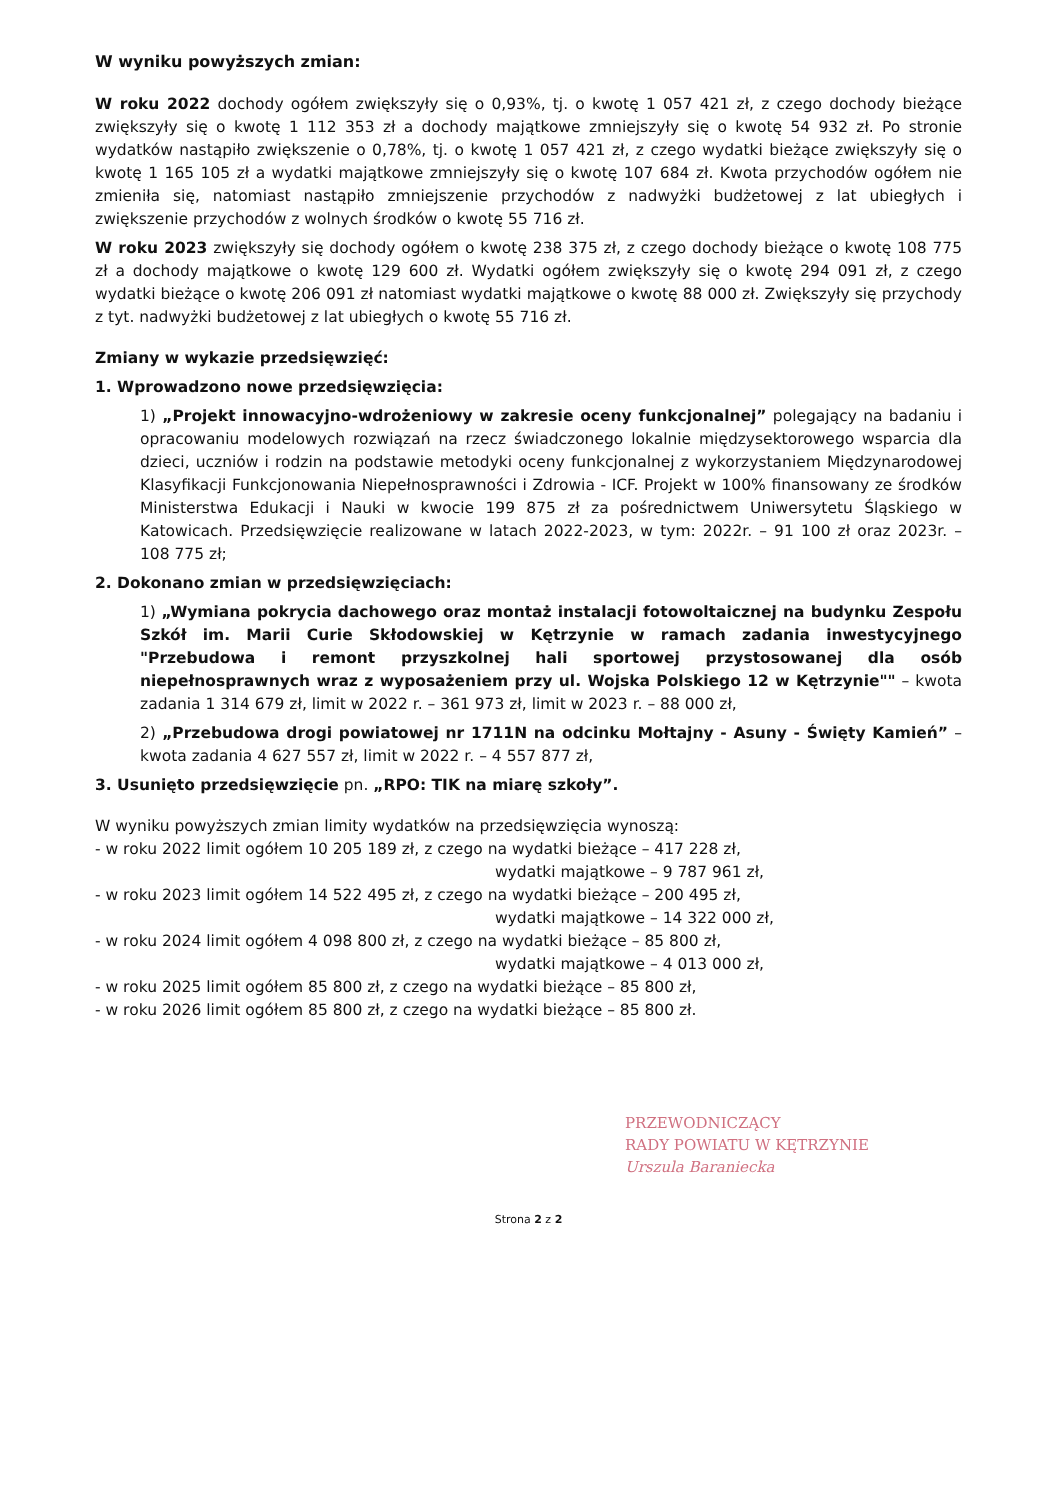W wyniku powyższych zmian:
W roku 2022 dochody ogółem zwiększyły się o 0,93%, tj. o kwotę 1 057 421 zł, z czego dochody bieżące zwiększyły się o kwotę 1 112 353 zł a dochody majątkowe zmniejszyły się o kwotę 54 932 zł. Po stronie wydatków nastąpiło zwiększenie o 0,78%, tj. o kwotę 1 057 421 zł, z czego wydatki bieżące zwiększyły się o kwotę 1 165 105 zł a wydatki majątkowe zmniejszyły się o kwotę 107 684 zł. Kwota przychodów ogółem nie zmieniła się, natomiast nastąpiło zmniejszenie przychodów z nadwyżki budżetowej z lat ubiegłych i zwiększenie przychodów z wolnych środków o kwotę 55 716 zł.
W roku 2023 zwiększyły się dochody ogółem o kwotę 238 375 zł, z czego dochody bieżące o kwotę 108 775 zł a dochody majątkowe o kwotę 129 600 zł. Wydatki ogółem zwiększyły się o kwotę 294 091 zł, z czego wydatki bieżące o kwotę 206 091 zł natomiast wydatki majątkowe o kwotę 88 000 zł. Zwiększyły się przychody z tyt. nadwyżki budżetowej z lat ubiegłych o kwotę 55 716 zł.
Zmiany w wykazie przedsięwzięć:
1. Wprowadzono nowe przedsięwzięcia:
1) „Projekt innowacyjno-wdrożeniowy w zakresie oceny funkcjonalnej” polegający na badaniu i opracowaniu modelowych rozwiązań na rzecz świadczonego lokalnie międzysektorowego wsparcia dla dzieci, uczniów i rodzin na podstawie metodyki oceny funkcjonalnej z wykorzystaniem Międzynarodowej Klasyfikacji Funkcjonowania Niepełnosprawności i Zdrowia - ICF. Projekt w 100% finansowany ze środków Ministerstwa Edukacji i Nauki w kwocie 199 875 zł za pośrednictwem Uniwersytetu Śląskiego w Katowicach. Przedsięwzięcie realizowane w latach 2022-2023, w tym: 2022r. – 91 100 zł oraz 2023r. – 108 775 zł;
2. Dokonano zmian w przedsięwzięciach:
1) „Wymiana pokrycia dachowego oraz montaż instalacji fotowoltaicznej na budynku Zespołu Szkół im. Marii Curie Skłodowskiej w Kętrzynie w ramach zadania inwestycyjnego "Przebudowa i remont przyszkolnej hali sportowej przystosowanej dla osób niepełnosprawnych wraz z wyposażeniem przy ul. Wojska Polskiego 12 w Kętrzynie"" – kwota zadania 1 314 679 zł, limit w 2022 r. – 361 973 zł, limit w 2023 r. – 88 000 zł,
2) „Przebudowa drogi powiatowej nr 1711N na odcinku Mołtajny - Asuny - Święty Kamień” – kwota zadania 4 627 557 zł, limit w 2022 r. – 4 557 877 zł,
3. Usunięto przedsięwzięcie pn. „RPO: TIK na miarę szkoły”.
W wyniku powyższych zmian limity wydatków na przedsięwzięcia wynoszą:
- w roku 2022 limit ogółem 10 205 189 zł, z czego na wydatki bieżące – 417 228 zł,
wydatki majątkowe – 9 787 961 zł,
- w roku 2023 limit ogółem 14 522 495 zł, z czego na wydatki bieżące – 200 495 zł,
wydatki majątkowe – 14 322 000 zł,
- w roku 2024 limit ogółem 4 098 800 zł, z czego na wydatki bieżące – 85 800 zł,
wydatki majątkowe – 4 013 000 zł,
- w roku 2025 limit ogółem 85 800 zł, z czego na wydatki bieżące – 85 800 zł,
- w roku 2026 limit ogółem 85 800 zł, z czego na wydatki bieżące – 85 800 zł.
PRZEWODNICZĄCY
RADY POWIATU W KĘTRZYNIE
Urszula Baraniecka
Strona 2 z 2